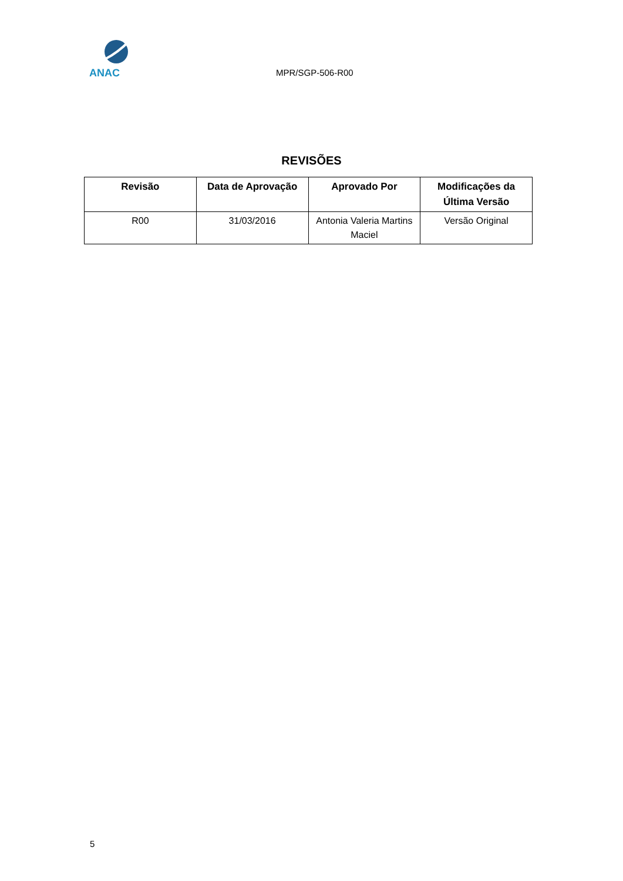ANAC
MPR/SGP-506-R00
REVISÕES
| Revisão | Data de Aprovação | Aprovado Por | Modificações da Última Versão |
| --- | --- | --- | --- |
| R00 | 31/03/2016 | Antonia Valeria Martins Maciel | Versão Original |
5